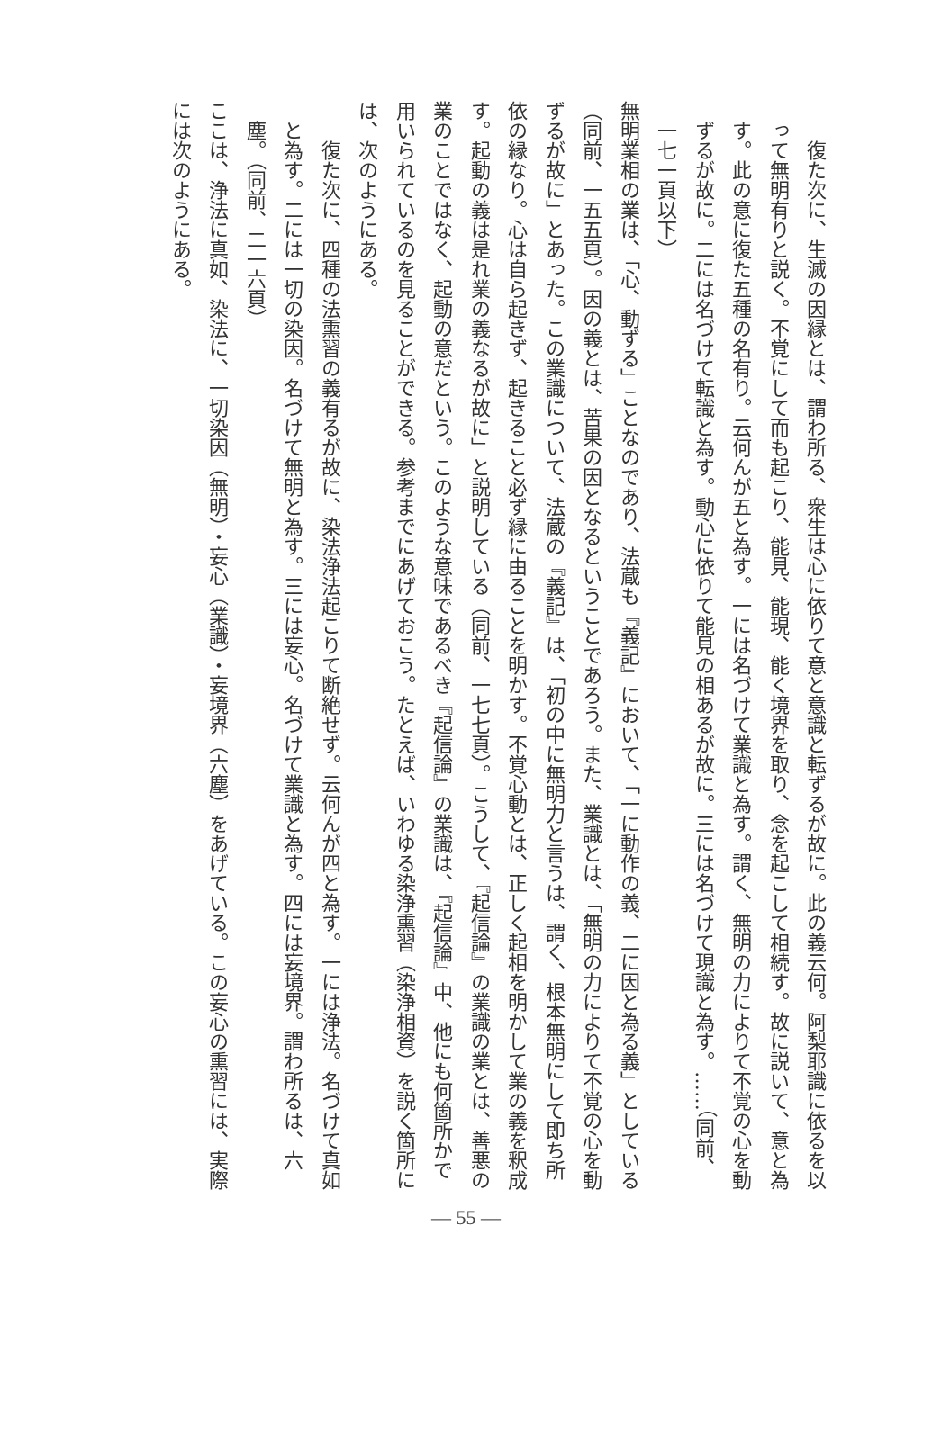復た次に、生滅の因縁とは、謂わ所る、衆生は心に依りて意と意識と転ずるが故に。此の義云何。阿梨耶識に依るを以って無明有りと説く。不覚にして而も起こり、能見、能現、能く境界を取り、念を起こして相続す。故に説いて、意と為す。此の意に復た五種の名有り。云何んが五と為す。一には名づけて業識と為す。謂く、無明の力によりて不覚の心を動ずるが故に。二には名づけて転識と為す。動心に依りて能見の相あるが故に。三には名づけて現識と為す。……（同前、一七一頁以下）
無明業相の業は、「心、動ずる」ことなのであり、法蔵も『義記』において、「一に動作の義、二に因と為る義」としている（同前、一五五頁）。因の義とは、苦果の因となるということであろう。また、業識とは、「無明の力によりて不覚の心を動ずるが故に」とあった。この業識について、法蔵の『義記』は、「初の中に無明力と言うは、謂く、根本無明にして即ち所依の縁なり。心は自ら起きず、起きること必ず縁に由ることを明かす。不覚心動とは、正しく起相を明かして業の義を釈成す。起動の義は是れ業の義なるが故に」と説明している（同前、一七七頁）。こうして、『起信論』の業識の業とは、善悪の業のことではなく、起動の意だという。このような意味であるべき『起信論』の業識は、『起信論』中、他にも何箇所かで用いられているのを見ることができる。参考までにあげておこう。たとえば、いわゆる染浄熏習（染浄相資）を説く箇所には、次のようにある。
　復た次に、四種の法熏習の義有るが故に、染法浄法起こりて断絶せず。云何んが四と為す。一には浄法。名づけて真如と為す。二には一切の染因。名づけて無明と為す。三には妄心。名づけて業識と為す。四には妄境界。謂わ所るは、六塵。（同前、二一六頁）
ここは、浄法に真如、染法に、一切染因（無明）・妄心（業識）・妄境界（六塵）をあげている。この妄心の熏習には、実際には次のようにある。
— 55 —